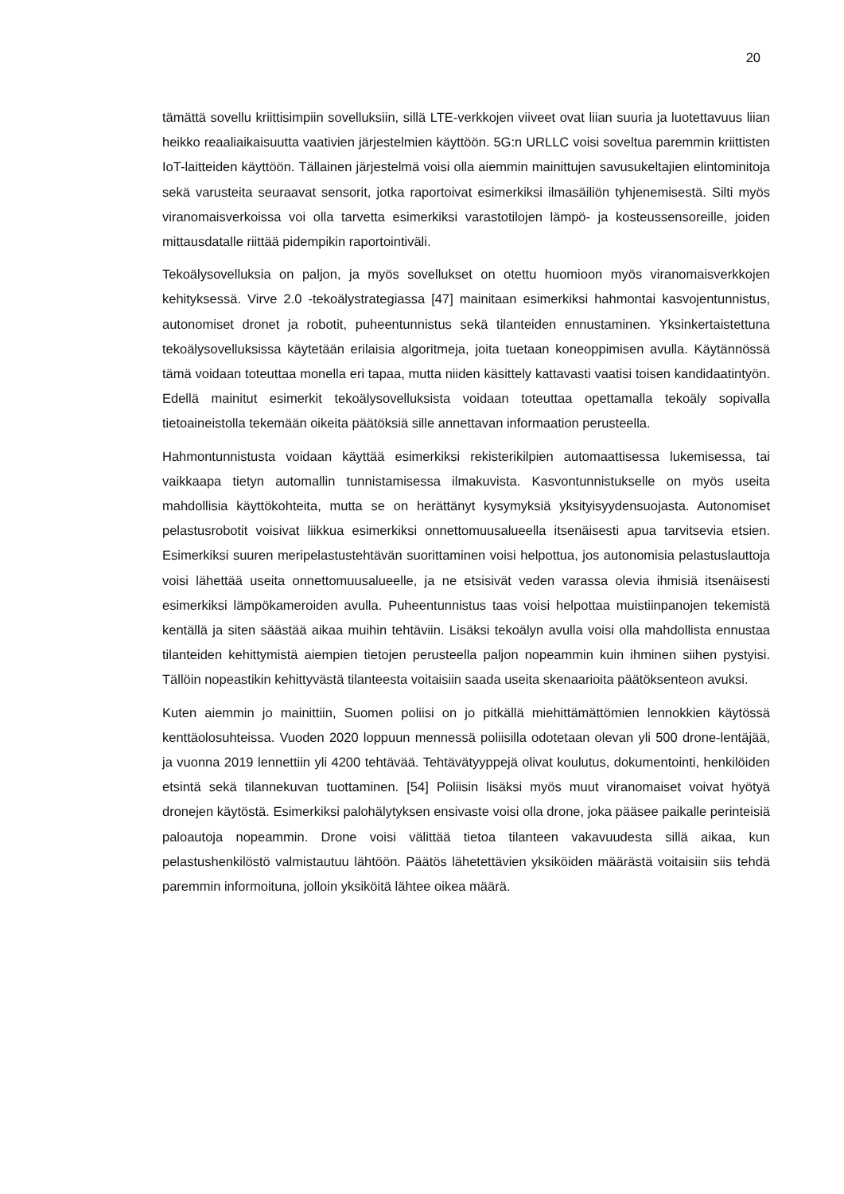20
tämättä sovellu kriittisimpiin sovelluksiin, sillä LTE-verkkojen viiveet ovat liian suuria ja luotettavuus liian heikko reaaliaikaisuutta vaativien järjestelmien käyttöön. 5G:n URLLC voisi soveltua paremmin kriittisten IoT-laitteiden käyttöön. Tällainen järjestelmä voisi olla aiemmin mainittujen savusukeltajien elintominitoja sekä varusteita seuraavat sensorit, jotka raportoivat esimerkiksi ilmasäiliön tyhjenemisestä. Silti myös viranomaisverkoissa voi olla tarvetta esimerkiksi varastotilojen lämpö- ja kosteussensoreille, joiden mittausdatalle riittää pidempikin raportointiväli.
Tekoälysovelluksia on paljon, ja myös sovellukset on otettu huomioon myös viranomaisverkkojen kehityksessä. Virve 2.0 -tekoälystrategiassa [47] mainitaan esimerkiksi hahmontai kasvojentunnistus, autonomiset dronet ja robotit, puheentunnistus sekä tilanteiden ennustaminen. Yksinkertaistettuna tekoälysovelluksissa käytetään erilaisia algoritmeja, joita tuetaan koneoppimisen avulla. Käytännössä tämä voidaan toteuttaa monella eri tapaa, mutta niiden käsittely kattavasti vaatisi toisen kandidaatintyön. Edellä mainitut esimerkit tekoälysovelluksista voidaan toteuttaa opettamalla tekoäly sopivalla tietoaineistolla tekemään oikeita päätöksiä sille annettavan informaation perusteella.
Hahmontunnistusta voidaan käyttää esimerkiksi rekisterikilpien automaattisessa lukemisessa, tai vaikkaapa tietyn automallin tunnistamisessa ilmakuvista. Kasvontunnistukselle on myös useita mahdollisia käyttökohteita, mutta se on herättänyt kysymyksiä yksityisyydensuojasta. Autonomiset pelastusrobotit voisivat liikkua esimerkiksi onnettomuusalueella itsenäisesti apua tarvitsevia etsien. Esimerkiksi suuren meripelastustehtävän suorittaminen voisi helpottua, jos autonomisia pelastuslauttoja voisi lähettää useita onnettomuusalueelle, ja ne etsisivät veden varassa olevia ihmisiä itsenäisesti esimerkiksi lämpökameroiden avulla. Puheentunnistus taas voisi helpottaa muistiinpanojen tekemistä kentällä ja siten säästää aikaa muihin tehtäviin. Lisäksi tekoälyn avulla voisi olla mahdollista ennustaa tilanteiden kehittymistä aiempien tietojen perusteella paljon nopeammin kuin ihminen siihen pystyisi. Tällöin nopeastikin kehittyvästä tilanteesta voitaisiin saada useita skenaarioita päätöksenteon avuksi.
Kuten aiemmin jo mainittiin, Suomen poliisi on jo pitkällä miehittämättömien lennokkien käytössä kenttäolosuhteissa. Vuoden 2020 loppuun mennessä poliisilla odotetaan olevan yli 500 drone-lentäjää, ja vuonna 2019 lennettiin yli 4200 tehtävää. Tehtävätyyppejä olivat koulutus, dokumentointi, henkilöiden etsintä sekä tilannekuvan tuottaminen. [54] Poliisin lisäksi myös muut viranomaiset voivat hyötyä dronejen käytöstä. Esimerkiksi palohälytyksen ensivaste voisi olla drone, joka pääsee paikalle perinteisiä paloautoja nopeammin. Drone voisi välittää tietoa tilanteen vakavuudesta sillä aikaa, kun pelastushenkilöstö valmistautuu lähtöön. Päätös lähetettävien yksiköiden määrästä voitaisiin siis tehdä paremmin informoituna, jolloin yksiköitä lähtee oikea määrä.